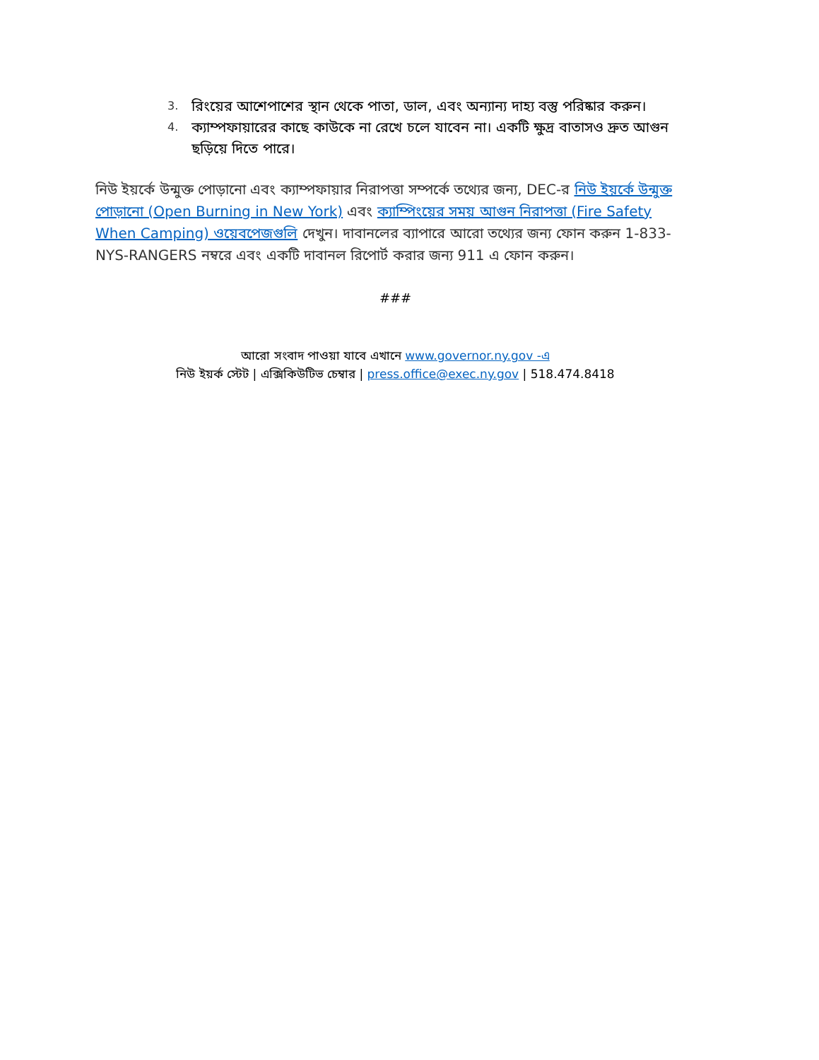3. রিংয়ের আশেপাশের স্থান থেকে পাতা, ডাল, এবং অন্যান্য দাহ্য বস্তু পরিষ্কার করুন।
4. ক্যাম্পফায়ারের কাছে কাউকে না রেখে চলে যাবেন না। একটি ক্ষুদ্র বাতাসও দ্রুত আগুন ছড়িয়ে দিতে পারে।
নিউ ইয়র্কে উন্মুক্ত পোড়ানো এবং ক্যাম্পফায়ার নিরাপত্তা সম্পর্কে তথ্যের জন্য, DEC-র নিউ ইয়র্কে উন্মুক্ত পোড়ানো (Open Burning in New York) এবং ক্যাম্পিংয়ের সময় আগুন নিরাপত্তা (Fire Safety When Camping) ওয়েবপেজগুলি দেখুন। দাবানলের ব্যাপারে আরো তথ্যের জন্য ফোন করুন 1-833-NYS-RANGERS নম্বরে এবং একটি দাবানল রিপোর্ট করার জন্য 911 এ ফোন করুন।
###
আরো সংবাদ পাওয়া যাবে এখানে www.governor.ny.gov -এ
নিউ ইয়র্ক স্টেট | এক্সিকিউটিভ চেম্বার | press.office@exec.ny.gov | 518.474.8418